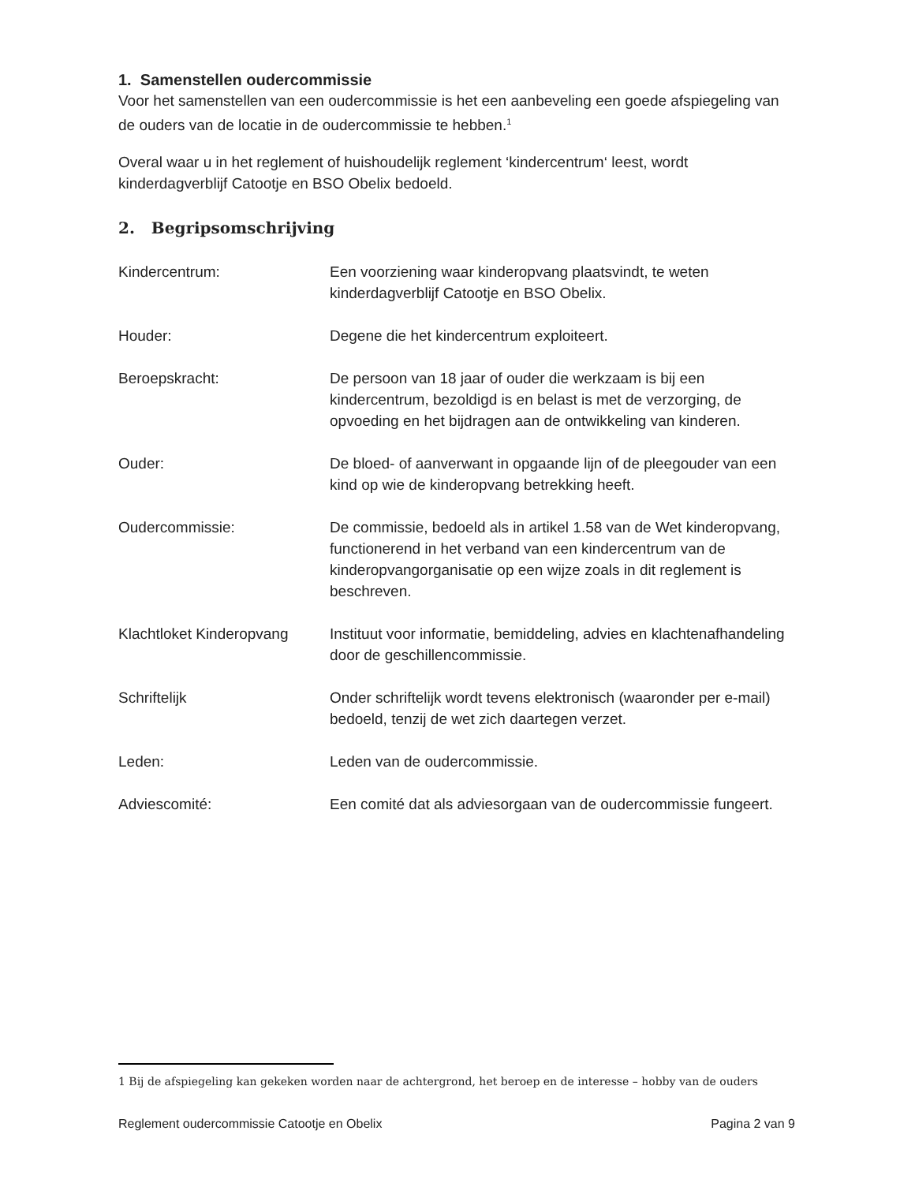1. Samenstellen oudercommissie
Voor het samenstellen van een oudercommissie is het een aanbeveling een goede afspiegeling van de ouders van de locatie in de oudercommissie te hebben.<sup>1</sup>
Overal waar u in het reglement of huishoudelijk reglement ‘kindercentrum‘ leest, wordt kinderdagverblijf Catootje en BSO Obelix bedoeld.
2. Begripsomschrijving
Kindercentrum: Een voorziening waar kinderopvang plaatsvindt, te weten kinderdagverblijf Catootje en BSO Obelix.
Houder: Degene die het kindercentrum exploiteert.
Beroepskracht: De persoon van 18 jaar of ouder die werkzaam is bij een kindercentrum, bezoldigd is en belast is met de verzorging, de opvoeding en het bijdragen aan de ontwikkeling van kinderen.
Ouder: De bloed- of aanverwant in opgaande lijn of de pleegouder van een kind op wie de kinderopvang betrekking heeft.
Oudercommissie: De commissie, bedoeld als in artikel 1.58 van de Wet kinderopvang, functionerend in het verband van een kindercentrum van de kinderopvangorganisatie op een wijze zoals in dit reglement is beschreven.
Klachtloket Kinderopvang
Instituut voor informatie, bemiddeling, advies en klachtenafhandeling door de geschillencommissie.
Schriftelijk Onder schriftelijk wordt tevens elektronisch (waaronder per e-mail) bedoeld, tenzij de wet zich daartegen verzet.
Leden: Leden van de oudercommissie.
Adviescomité: Een comité dat als adviesorgaan van de oudercommissie fungeert.
1 Bij de afspiegeling kan gekeken worden naar de achtergrond, het beroep en de interesse – hobby van de ouders
Reglement oudercommissie Catootje en Obelix Pagina 2 van 9